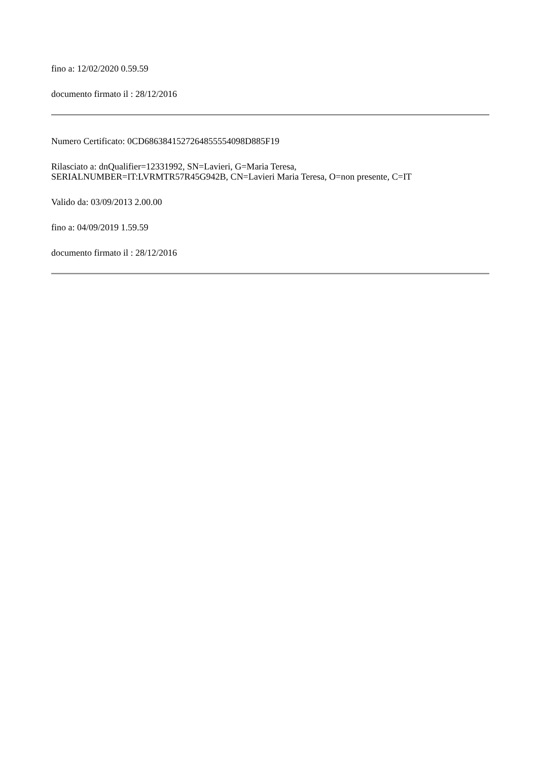fino a: 12/02/2020 0.59.59
documento firmato il : 28/12/2016
Numero Certificato: 0CD6863841527264855554098D885F19
Rilasciato a: dnQualifier=12331992, SN=Lavieri, G=Maria Teresa,
SERIALNUMBER=IT:LVRMTR57R45G942B, CN=Lavieri Maria Teresa, O=non presente, C=IT
Valido da: 03/09/2013 2.00.00
fino a: 04/09/2019 1.59.59
documento firmato il : 28/12/2016